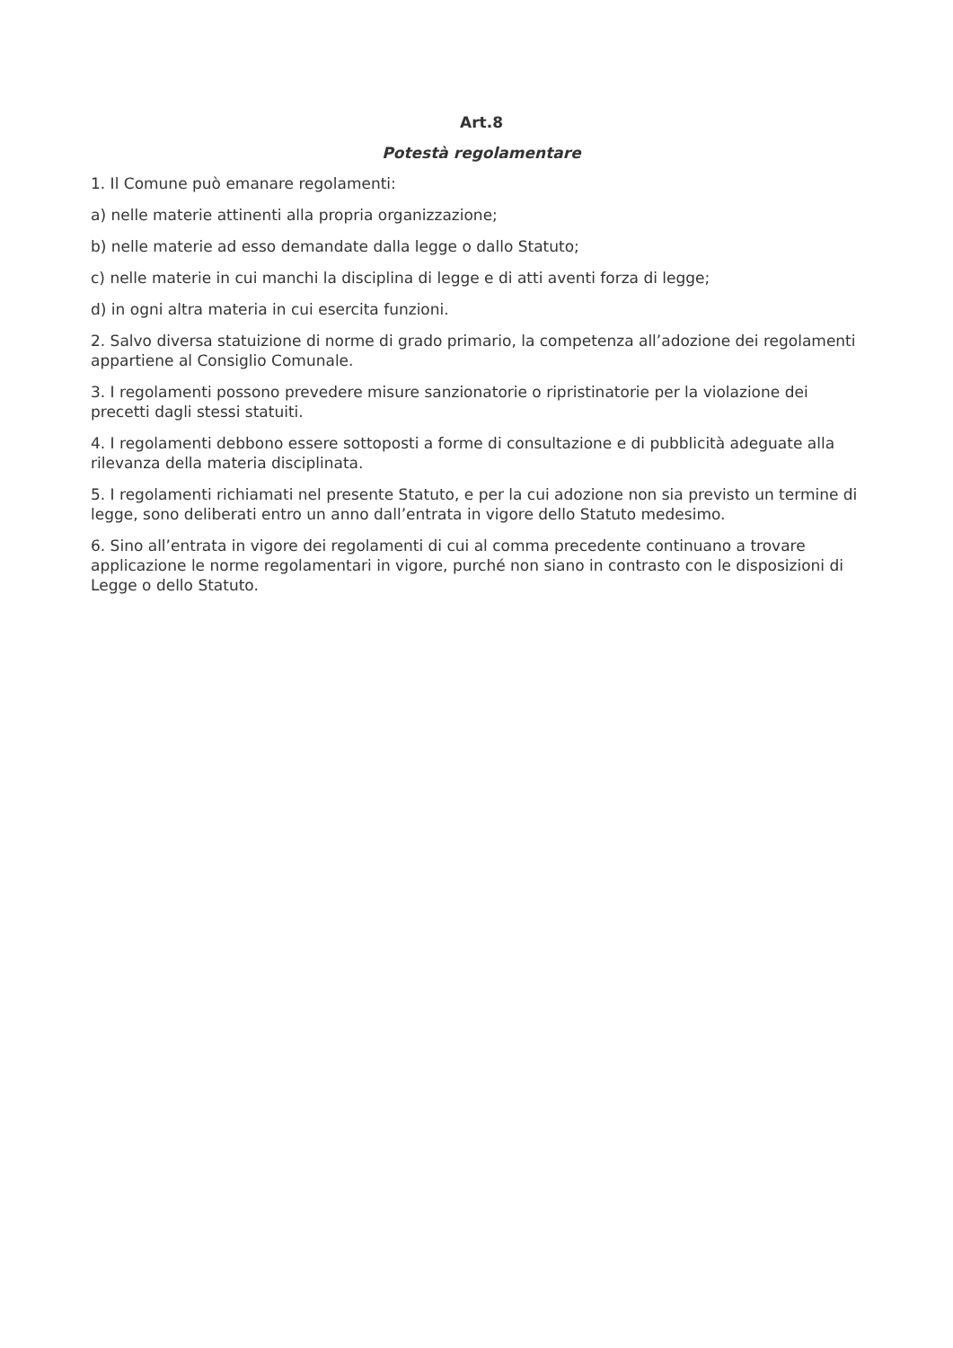Art.8
Potestà regolamentare
1. Il Comune può emanare regolamenti:
a) nelle materie attinenti alla propria organizzazione;
b) nelle materie ad esso demandate dalla legge o dallo Statuto;
c) nelle materie in cui manchi la disciplina di legge e di atti aventi forza di legge;
d) in ogni altra materia in cui esercita funzioni.
2. Salvo diversa statuizione di norme di grado primario, la competenza all’adozione dei regolamenti appartiene al Consiglio Comunale.
3. I regolamenti possono prevedere misure sanzionatorie o ripristinatorie per la violazione dei precetti dagli stessi statuiti.
4. I regolamenti debbono essere sottoposti a forme di consultazione e di pubblicità adeguate alla rilevanza della materia disciplinata.
5. I regolamenti richiamati nel presente Statuto, e per la cui adozione non sia previsto un termine di legge, sono deliberati entro un anno dall’entrata in vigore dello Statuto medesimo.
6. Sino all’entrata in vigore dei regolamenti di cui al comma precedente continuano a trovare applicazione le norme regolamentari in vigore, purché non siano in contrasto con le disposizioni di Legge o dello Statuto.